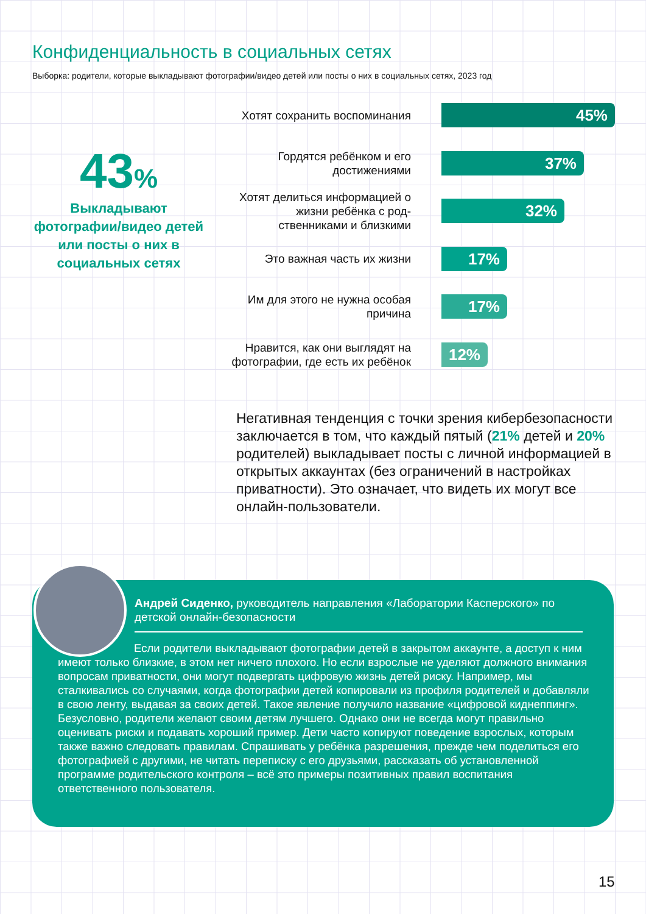Конфиденциальность в социальных сетях
Выборка: родители, которые выкладывают фотографии/видео детей или посты о них в социальных сетях, 2023 год
43%
Выкладывают фотографии/видео детей или посты о них в социальных сетях
Хотят сохранить воспоминания
45%
Гордятся ребёнком и его достижениями
37%
Хотят делиться информацией о жизни ребёнка с род­ственниками и близкими
32%
Это важная часть их жизни
17%
Им для этого не нужна особая причина
17%
Нравится, как они выглядят на фотографии, где есть их ребёнок
12%
Негативная тенденция с точки зрения кибербезопасности заключается в том, что каждый пятый (21% детей и 20% родителей) выкладывает посты с личной информацией в открытых аккаунтах (без ограничений в настройках приватности). Это означает, что видеть их могут все онлайн-пользователи.
Андрей Сиденко, руководитель направления «Лаборатории Касперского» по детской онлайн-безопасности
Если родители выкладывают фотографии детей в закрытом аккаунте, а доступ к ним имеют только близкие, в этом нет ничего плохого. Но если взрослые не уделяют должного внимания вопросам приватности, они могут подвергать цифровую жизнь детей риску. Например, мы сталкивались со случаями, когда фотографии детей копировали из профиля родителей и добавляли в свою ленту, выдавая за своих детей. Такое явление получило название «цифровой киднеппинг». Безусловно, родители желают своим детям лучшего. Однако они не всегда могут правильно оценивать риски и подавать хороший пример. Дети часто копируют поведение взрослых, которым также важно следовать правилам. Спрашивать у ребёнка разрешения, прежде чем поделиться его фотографией с другими, не читать переписку с его друзьями, рассказать об установленной программе родительского контроля – всё это примеры позитивных правил воспитания ответственного пользователя.
15